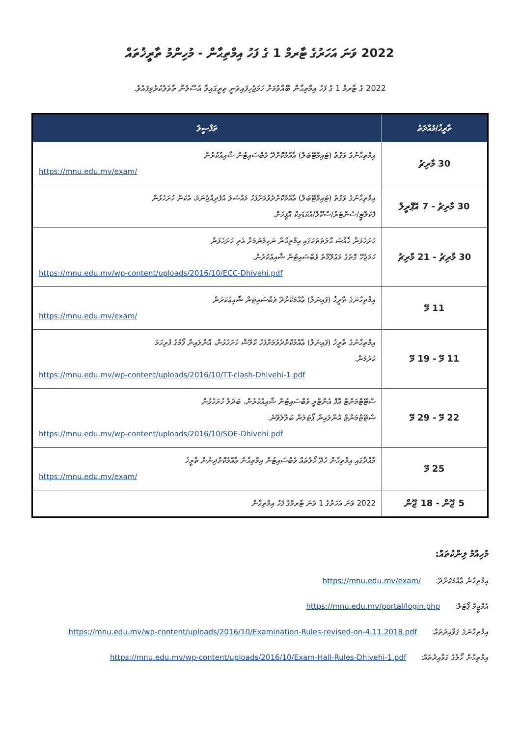2022 ވަނަ އަހަރުގެ ޓާރމް 1 ގެ ފަހު އިމްތިޙާން - މުހިންމު ތާރީޚުތައް
2022 ގެ ޓާރމް 1 ގެ ފަހު އިމްތިޙާން ބޭއްވުމަށް ހަމަޖެހިފައިވަނީ ތިރީގައިވާ އުސޫލުން ތާވަލުކުރެވިފައެވެ.
| ތާރީޚު/މުއްދަތު | ތަފްސީލު |
| --- | --- |
| 30 މާރިޗު | އިމްތިޙާނުގެ ވަގުތު (ޓައިމްޓޭބަލް) ޢާއްމުކޮށްދޭ ވެބްސައިޓުން ޝާއިޢުކުރުން https://mnu.edu.mv/exam/ |
| 30 މާރިޗު - 7 އޭޕްރީލް | އިމްތިޙާނުގެ ވަގުތު (ޓައިމްޓޭބަލް) ޢާއްމުކޮށްދެވުމަށްފަހު މައްސަލަ އުފެދިއްޖެނަމަ، އެކަން ހުށަހެޅުން ފެކަލްޓީ/ސެންޓަރު/ސްކޫލް/އެކަޑަމިކް އޮފީހަށް. |
| 30 މާރިޗު - 21 މާރިޗު | ހުށަހެޅުން ޚާއްޞަ ޙާލަތުތަކުގައި އިމްތިޙާން ނުހިމެނުމަށް އެދި ހުށަހެޅުން ހަމަޖެހޭ ގޮތުގެ މަޢުލޫމާތު ވެބްސައިޓުން ޝާއިޢުކުރުން. https://mnu.edu.mv/wp-content/uploads/2016/10/ECC-Dhivehi.pdf |
| 11 މޭ | އިމްތިޙާނުގެ ތާރީޚު (ފައިނަލް) ޢާއްމުކޮށްދޭ ވެބްސައިޓުން ޝާއިޢުކުރުން https://mnu.edu.mv/exam/ |
| 11 މޭ - 19 މޭ | އިމްތިޙާނުގެ ތާރީޚު (ފައިނަލް) ޢާއްމުކޮށްދެވުމަށްފަހު ކްލޭޝް ހުށަހެޅުން، އޮންލައިން ފޯމުގެ ފުރިހަމަ ކުރުމުން. https://mnu.edu.mv/wp-content/uploads/2016/10/TT-clash-Dhivehi-1.pdf |
| 22 މޭ - 29 މޭ | ސްޓޭޓްމަންޓް އޮފް އެންޓްރީ ވެބްސައިޓުން ޝާއިޢުކުރުން، ބަދަލު ހުށަހެޅުން ސްޓޭޓްމަންޓް އޮންލައިން ޕޯޓަލުން ބަލާލެވޭނެ. https://mnu.edu.mv/wp-content/uploads/2016/10/SOE-Dhivehi.pdf |
| 25 މޭ | މާއްދާގައި އިމްތިޙާން ހެދޭ ހޯލުތައް ވެބްސައިޓުން އިމްތިޙާން ޢާއްމުކޮށްދިނުން ތާރީޚު https://mnu.edu.mv/exam/ |
| 5 ޖޫން - 18 ޖޫން | 2022 ވަނަ އަހަރުގެ 1 ވަނަ ޓާރމްގެ ފަހު އިމްތިޙާން |
މުހިއްމު ލިންކުތައް:
އިމްތިޙާން ޢާއްމުކޮށްދޭ: https://mnu.edu.mv/exam/
އެމްޖީމް ޕޯޓަލް: https://mnu.edu.mv/portal/login.php
އިމްތިޙާނުގެ ގަވާއިދުތައް: https://mnu.edu.mv/wp-content/uploads/2016/10/Examination-Rules-revised-on-4.11.2018.pdf
އިމްތިޙާން ހޯލުގެ ގަވާއިދުތައް: https://mnu.edu.mv/wp-content/uploads/2016/10/Exam-Hall-Rules-Dhivehi-1.pdf